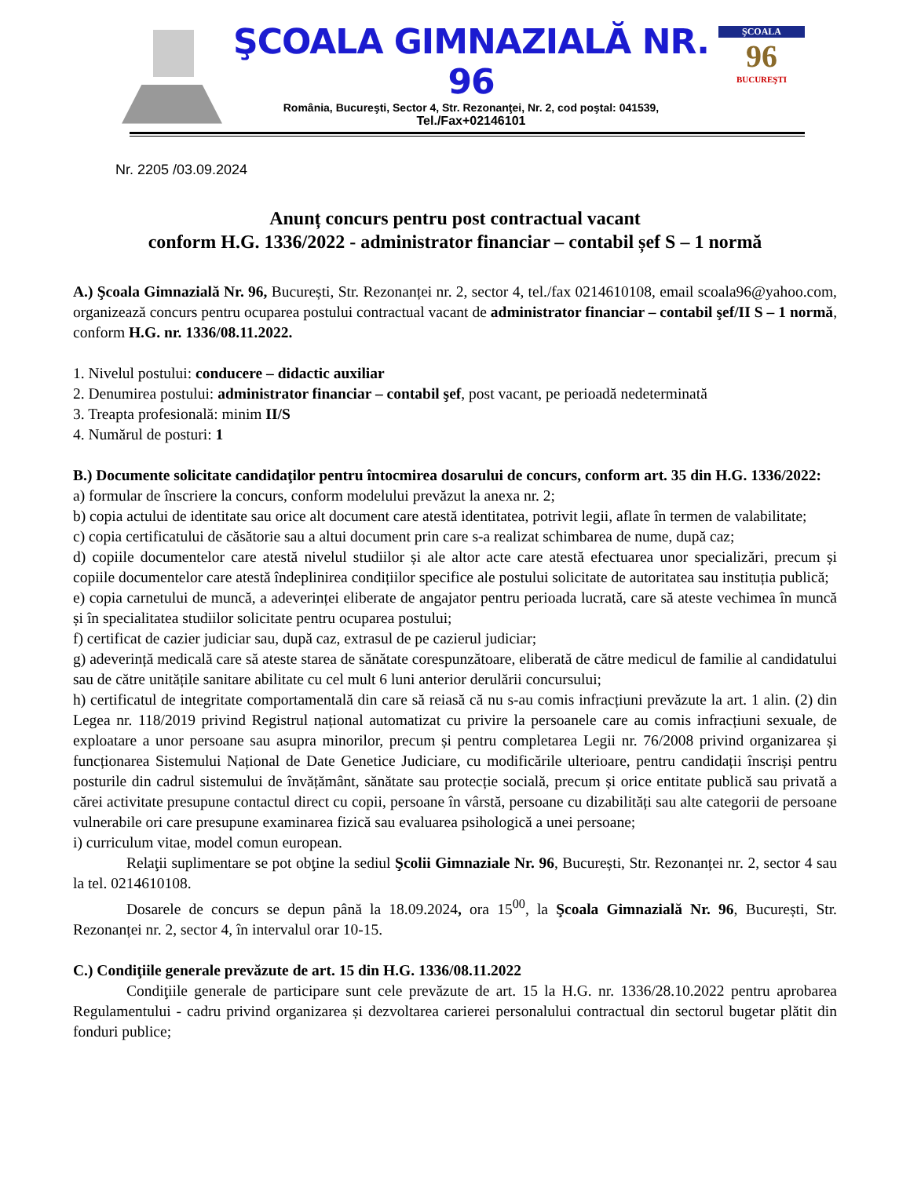ŞCOALA GIMNAZIALĂ NR. 96
România, Bucureşti, Sector 4, Str. Rezonanţei, Nr. 2, cod poştal: 041539,
Tel./Fax+02146101
ŞCOALA
96
BUCUREŞTI
Nr. 2205 /03.09.2024
Anunț concurs pentru post contractual vacant
conform H.G. 1336/2022 - administrator financiar – contabil șef S – 1 normă
A.) Şcoala Gimnazială Nr. 96, București, Str. Rezonanței nr. 2, sector 4, tel./fax 0214610108, email scoala96@yahoo.com, organizează concurs pentru ocuparea postului contractual vacant de administrator financiar – contabil şef/II S – 1 normă, conform H.G. nr. 1336/08.11.2022.
1. Nivelul postului: conducere – didactic auxiliar
2. Denumirea postului: administrator financiar – contabil şef, post vacant, pe perioadă nedeterminată
3. Treapta profesională: minim II/S
4. Numărul de posturi: 1
B.) Documente solicitate candidaţilor pentru întocmirea dosarului de concurs, conform art. 35 din H.G. 1336/2022:
a) formular de înscriere la concurs, conform modelului prevăzut la anexa nr. 2;
b) copia actului de identitate sau orice alt document care atestă identitatea, potrivit legii, aflate în termen de valabilitate;
c) copia certificatului de căsătorie sau a altui document prin care s-a realizat schimbarea de nume, după caz;
d) copiile documentelor care atestă nivelul studiilor și ale altor acte care atestă efectuarea unor specializări, precum și copiile documentelor care atestă îndeplinirea condițiilor specifice ale postului solicitate de autoritatea sau instituția publică;
e) copia carnetului de muncă, a adeverinței eliberate de angajator pentru perioada lucrată, care să ateste vechimea în muncă și în specialitatea studiilor solicitate pentru ocuparea postului;
f) certificat de cazier judiciar sau, după caz, extrasul de pe cazierul judiciar;
g) adeverință medicală care să ateste starea de sănătate corespunzătoare, eliberată de către medicul de familie al candidatului sau de către unitățile sanitare abilitate cu cel mult 6 luni anterior derulării concursului;
h) certificatul de integritate comportamentală din care să reiasă că nu s-au comis infracțiuni prevăzute la art. 1 alin. (2) din Legea nr. 118/2019 privind Registrul național automatizat cu privire la persoanele care au comis infracțiuni sexuale, de exploatare a unor persoane sau asupra minorilor, precum și pentru completarea Legii nr. 76/2008 privind organizarea și funcționarea Sistemului Național de Date Genetice Judiciare, cu modificările ulterioare, pentru candidații înscriși pentru posturile din cadrul sistemului de învățământ, sănătate sau protecție socială, precum și orice entitate publică sau privată a cărei activitate presupune contactul direct cu copii, persoane în vârstă, persoane cu dizabilități sau alte categorii de persoane vulnerabile ori care presupune examinarea fizică sau evaluarea psihologică a unei persoane;
i) curriculum vitae, model comun european.
Relaţii suplimentare se pot obţine la sediul Şcolii Gimnaziale Nr. 96, București, Str. Rezonanței nr. 2, sector 4 sau la tel. 0214610108.
Dosarele de concurs se depun până la 18.09.2024, ora 15<sup>00</sup>, la Şcoala Gimnazială Nr. 96, București, Str. Rezonanței nr. 2, sector 4, în intervalul orar 10-15.
C.) Condiţiile generale prevăzute de art. 15 din H.G. 1336/08.11.2022
Condiţiile generale de participare sunt cele prevăzute de art. 15 la H.G. nr. 1336/28.10.2022 pentru aprobarea Regulamentului - cadru privind organizarea și dezvoltarea carierei personalului contractual din sectorul bugetar plătit din fonduri publice;